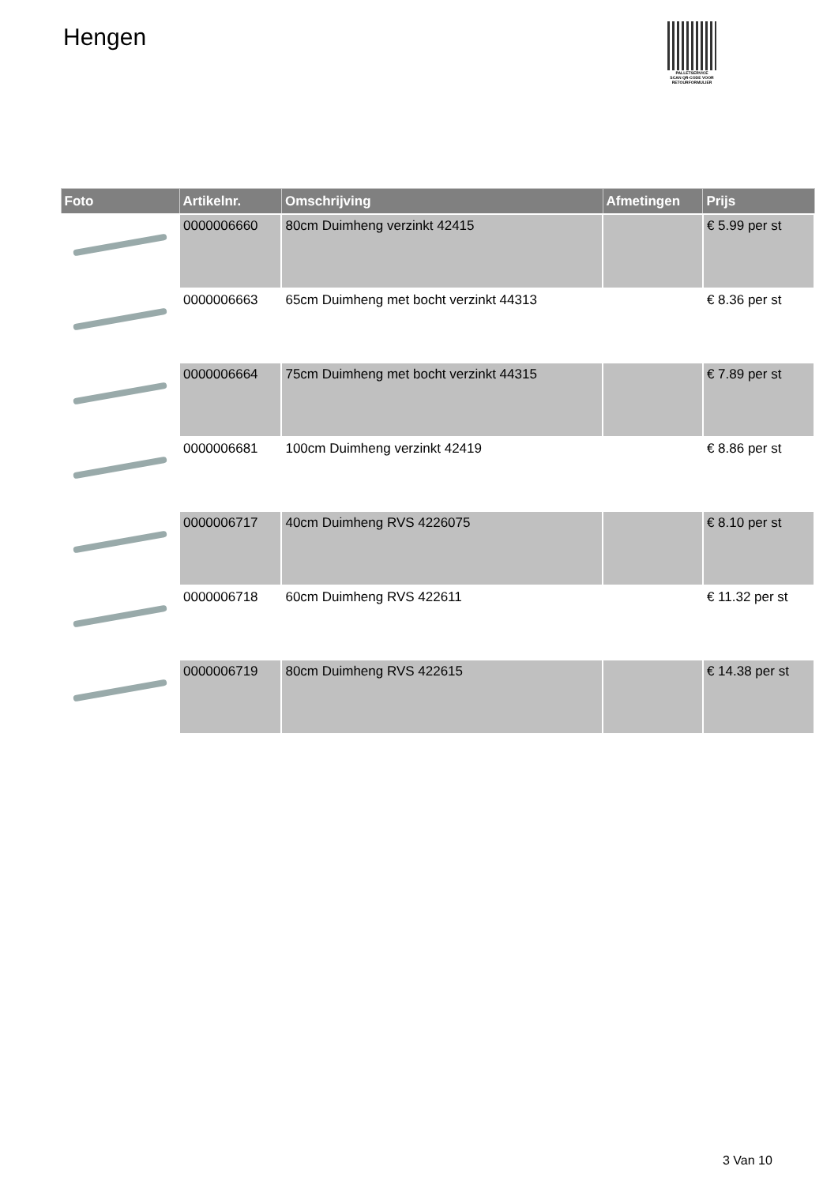Hengen
PALLETSERVICE
SCAN QR-CODE VOOR RETOURFORMULIER
| Foto | Artikelnr. | Omschrijving | Afmetingen | Prijs |
| --- | --- | --- | --- | --- |
| | 0000006660 | 80cm Duimheng verzinkt 42415 | | € 5.99 per st |
| | 0000006663 | 65cm Duimheng met bocht verzinkt 44313 | | € 8.36 per st |
| | 0000006664 | 75cm Duimheng met bocht verzinkt 44315 | | € 7.89 per st |
| | 0000006681 | 100cm Duimheng verzinkt 42419 | | € 8.86 per st |
| | 0000006717 | 40cm Duimheng RVS 4226075 | | € 8.10 per st |
| | 0000006718 | 60cm Duimheng RVS 422611 | | € 11.32 per st |
| | 0000006719 | 80cm Duimheng RVS 422615 | | € 14.38 per st |
3 Van 10